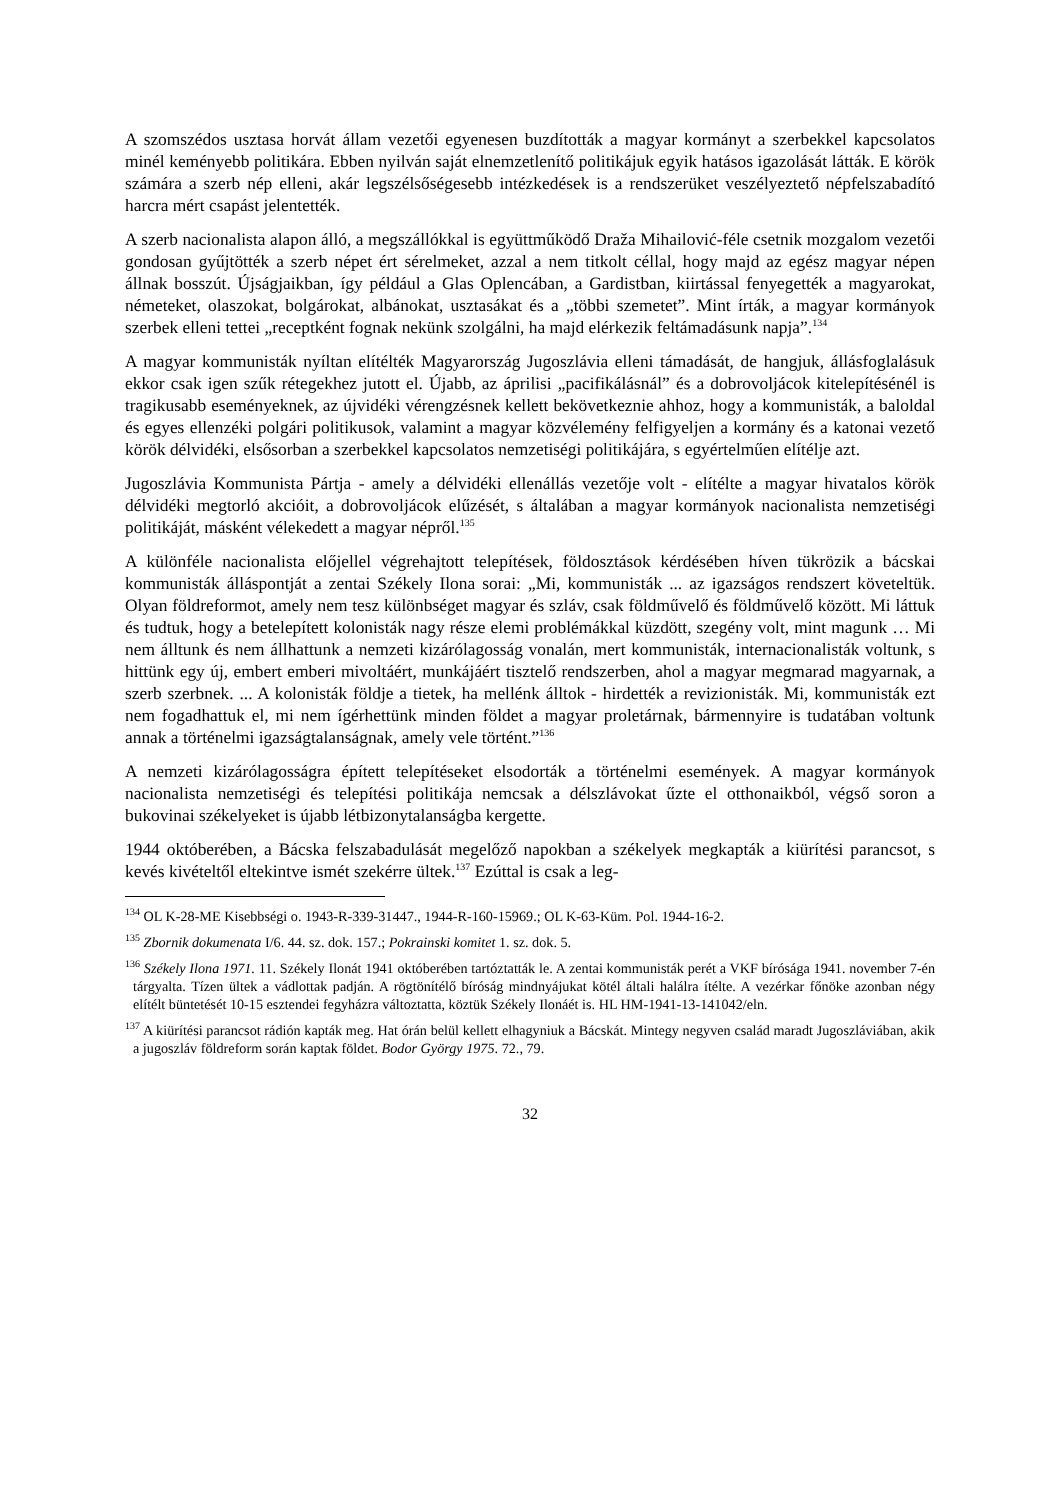A szomszédos usztasa horvát állam vezetői egyenesen buzdították a magyar kormányt a szerbekkel kapcsolatos minél keményebb politikára. Ebben nyilván saját elnemzetlenítő politikájuk egyik hatásos igazolását látták. E körök számára a szerb nép elleni, akár legszélsőségesebb intézkedések is a rendszerüket veszélyeztető népfelszabadító harcra mért csapást jelentették.
A szerb nacionalista alapon álló, a megszállókkal is együttműködő Draža Mihailović-féle csetnik mozgalom vezetői gondosan gyűjtötték a szerb népet ért sérelmeket, azzal a nem titkolt céllal, hogy majd az egész magyar népen állnak bosszút. Újságjaikban, így például a Glas Oplencában, a Gardistban, kiirtással fenyegették a magyarokat, németeket, olaszokat, bolgárokat, albánokat, usztasákat és a „többi szemetet”. Mint írták, a magyar kormányok szerbek elleni tettei „receptként fognak nekünk szolgálni, ha majd elérkezik feltámadásunk napja”.<sup>134</sup>
A magyar kommunisták nyíltan elítélték Magyarország Jugoszlávia elleni támadását, de hangjuk, állásfoglalásuk ekkor csak igen szűk rétegekhez jutott el. Újabb, az áprilisi „pacifikálásnál” és a dobrovoljácok kitelepítésénél is tragikusabb eseményeknek, az újvidéki vérengzésnek kellett bekövetkeznie ahhoz, hogy a kommunisták, a baloldal és egyes ellenzéki polgári politikusok, valamint a magyar közvélemény felfigyeljen a kormány és a katonai vezető körök délvidéki, elsősorban a szerbekkel kapcsolatos nemzetiségi politikájára, s egyértelműen elítélje azt.
Jugoszlávia Kommunista Pártja - amely a délvidéki ellenállás vezetője volt - elítélte a magyar hivatalos körök délvidéki megtorló akcióit, a dobrovoljácok elűzését, s általában a magyar kormányok nacionalista nemzetiségi politikáját, másként vélekedett a magyar népről.<sup>135</sup>
A különféle nacionalista előjellel végrehajtott telepítések, földosztások kérdésében híven tükrözik a bácskai kommunisták álláspontját a zentai Székely Ilona sorai: „Mi, kommunisták ... az igazságos rendszert követeltük. Olyan földreformot, amely nem tesz különbséget magyar és szláv, csak földművelő és földművelő között. Mi láttuk és tudtuk, hogy a betelepített kolonisták nagy része elemi problémákkal küzdött, szegény volt, mint magunk … Mi nem álltunk és nem állhattunk a nemzeti kizárólagosság vonalán, mert kommunisták, internacionalisták voltunk, s hittünk egy új, embert emberi mivoltáért, munkájáért tisztelő rendszerben, ahol a magyar megmarad magyarnak, a szerb szerbnek. ... A kolonisták földje a tietek, ha mellénk álltok - hirdették a revizionisták. Mi, kommunisták ezt nem fogadhattuk el, mi nem ígérhettünk minden földet a magyar proletárnak, bármennyire is tudatában voltunk annak a történelmi igazságtalanságnak, amely vele történt.”<sup>136</sup>
A nemzeti kizárólagosságra épített telepítéseket elsodorták a történelmi események. A magyar kormányok nacionalista nemzetiségi és telepítési politikája nemcsak a délszlávokat űzte el otthonaikból, végső soron a bukovinai székelyeket is újabb létbizonytalanságba kergette.
1944 októberében, a Bácska felszabadulását megelőző napokban a székelyek megkapták a kiürítési parancsot, s kevés kivételtől eltekintve ismét szekérre ültek.<sup>137</sup> Ezúttal is csak a leg-
<sup>134</sup> OL K-28-ME Kisebbségi o. 1943-R-339-31447., 1944-R-160-15969.; OL K-63-Küm. Pol. 1944-16-2.
<sup>135</sup> Zbornik dokumenata I/6. 44. sz. dok. 157.; Pokrainski komitet 1. sz. dok. 5.
<sup>136</sup> Székely Ilona 1971. 11. Székely Ilonát 1941 októberében tartóztatták le. A zentai kommunisták perét a VKF bírósága 1941. november 7-én tárgyalta. Tízen ültek a vádlottak padján. A rögtönítélő bíróság mindnyájukat kötél általi halálra ítélte. A vezérkar főnöke azonban négy elítélt büntetését 10-15 esztendei fegyházra változtatta, köztük Székely Ilonáét is. HL HM-1941-13-141042/eln.
<sup>137</sup> A kiürítési parancsot rádión kapták meg. Hat órán belül kellett elhagyniuk a Bácskát. Mintegy negyven család maradt Jugoszláviában, akik a jugoszláv földreform során kaptak földet. Bodor György 1975. 72., 79.
32